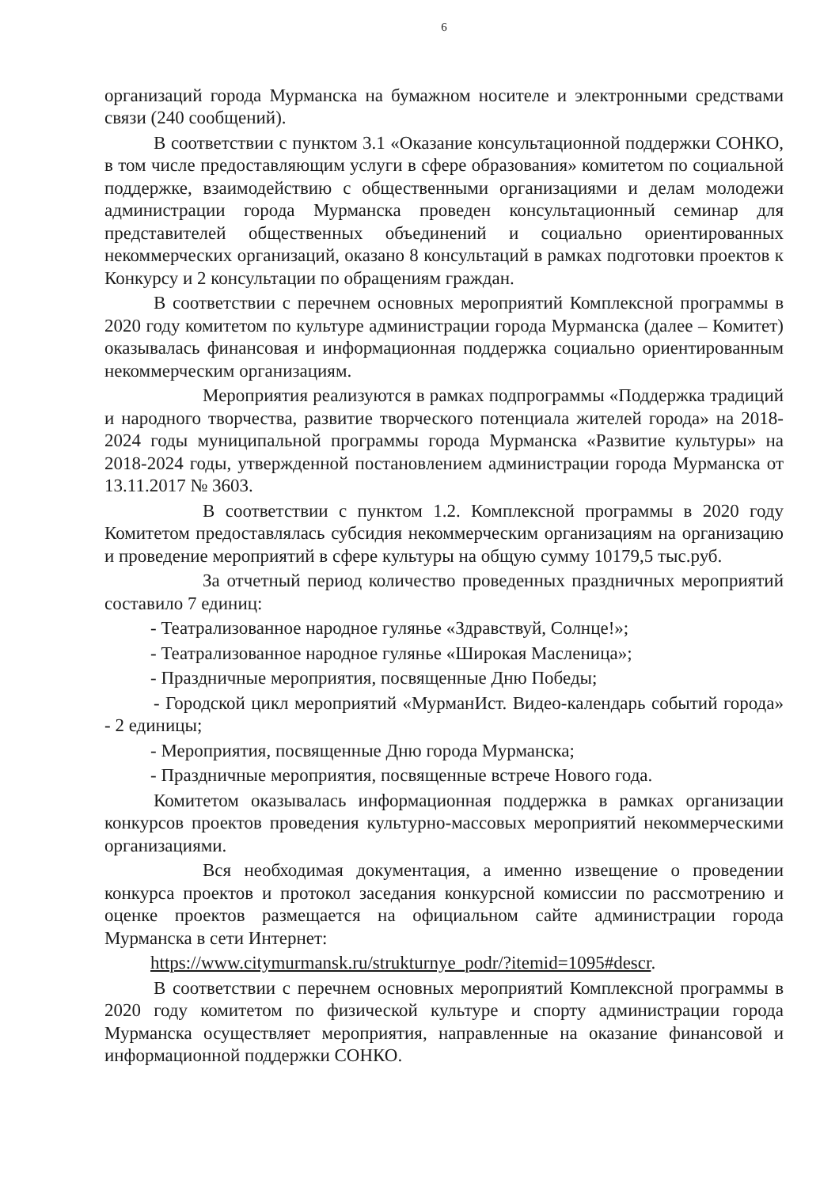6
организаций города Мурманска на бумажном носителе и электронными средствами связи (240 сообщений).
В соответствии с пунктом 3.1 «Оказание консультационной поддержки СОНКО, в том числе предоставляющим услуги в сфере образования» комитетом по социальной поддержке, взаимодействию с общественными организациями и делам молодежи администрации города Мурманска проведен консультационный семинар для представителей общественных объединений и социально ориентированных некоммерческих организаций, оказано 8 консультаций в рамках подготовки проектов к Конкурсу и 2 консультации по обращениям граждан.
В соответствии с перечнем основных мероприятий Комплексной программы в 2020 году комитетом по культуре администрации города Мурманска (далее – Комитет) оказывалась финансовая и информационная поддержка социально ориентированным некоммерческим организациям.
Мероприятия реализуются в рамках подпрограммы «Поддержка традиций и народного творчества, развитие творческого потенциала жителей города» на 2018-2024 годы муниципальной программы города Мурманска «Развитие культуры» на 2018-2024 годы, утвержденной постановлением администрации города Мурманска от 13.11.2017 № 3603.
В соответствии с пунктом 1.2. Комплексной программы в 2020 году Комитетом предоставлялась субсидия некоммерческим организациям на организацию и проведение мероприятий в сфере культуры на общую сумму 10179,5 тыс.руб.
За отчетный период количество проведенных праздничных мероприятий составило 7 единиц:
- Театрализованное народное гулянье «Здравствуй, Солнце!»;
- Театрализованное народное гулянье «Широкая Масленица»;
- Праздничные мероприятия, посвященные Дню Победы;
- Городской цикл мероприятий «МурманИст. Видео-календарь событий города» - 2 единицы;
- Мероприятия, посвященные Дню города Мурманска;
- Праздничные мероприятия, посвященные встрече Нового года.
Комитетом оказывалась информационная поддержка в рамках организации конкурсов проектов проведения культурно-массовых мероприятий некоммерческими организациями.
Вся необходимая документация, а именно извещение о проведении конкурса проектов и протокол заседания конкурсной комиссии по рассмотрению и оценке проектов размещается на официальном сайте администрации города Мурманска в сети Интернет:
https://www.citymurmansk.ru/strukturnye_podr/?itemid=1095#descr.
В соответствии с перечнем основных мероприятий Комплексной программы в 2020 году комитетом по физической культуре и спорту администрации города Мурманска осуществляет мероприятия, направленные на оказание финансовой и информационной поддержки СОНКО.